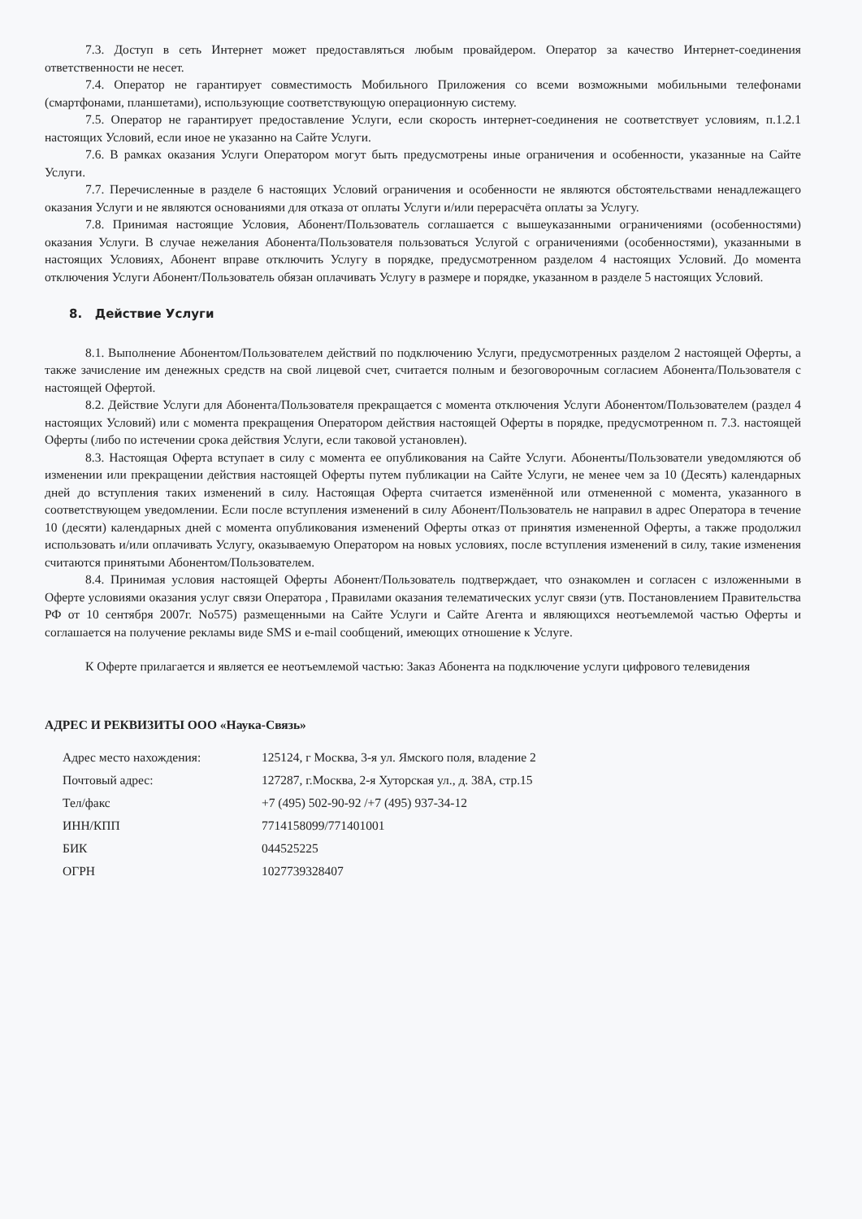7.3. Доступ в сеть Интернет может предоставляться любым провайдером. Оператор за качество Интернет-соединения ответственности не несет.
7.4. Оператор не гарантирует совместимость Мобильного Приложения со всеми возможными мобильными телефонами (смартфонами, планшетами), использующие соответствующую операционную систему.
7.5. Оператор не гарантирует предоставление Услуги, если скорость интернет-соединения не соответствует условиям, п.1.2.1 настоящих Условий, если иное не указанно на Сайте Услуги.
7.6. В рамках оказания Услуги Оператором могут быть предусмотрены иные ограничения и особенности, указанные на Сайте Услуги.
7.7. Перечисленные в разделе 6 настоящих Условий ограничения и особенности не являются обстоятельствами ненадлежащего оказания Услуги и не являются основаниями для отказа от оплаты Услуги и/или перерасчёта оплаты за Услугу.
7.8. Принимая настоящие Условия, Абонент/Пользователь соглашается с вышеуказанными ограничениями (особенностями) оказания Услуги. В случае нежелания Абонента/Пользователя пользоваться Услугой с ограничениями (особенностями), указанными в настоящих Условиях, Абонент вправе отключить Услугу в порядке, предусмотренном разделом 4 настоящих Условий. До момента отключения Услуги Абонент/Пользователь обязан оплачивать Услугу в размере и порядке, указанном в разделе 5 настоящих Условий.
8. Действие Услуги
8.1. Выполнение Абонентом/Пользователем действий по подключению Услуги, предусмотренных разделом 2 настоящей Оферты, а также зачисление им денежных средств на свой лицевой счет, считается полным и безоговорочным согласием Абонента/Пользователя с настоящей Офертой.
8.2. Действие Услуги для Абонента/Пользователя прекращается с момента отключения Услуги Абонентом/Пользователем (раздел 4 настоящих Условий) или с момента прекращения Оператором действия настоящей Оферты в порядке, предусмотренном п. 7.3. настоящей Оферты (либо по истечении срока действия Услуги, если таковой установлен).
8.3. Настоящая Оферта вступает в силу с момента ее опубликования на Сайте Услуги. Абоненты/Пользователи уведомляются об изменении или прекращении действия настоящей Оферты путем публикации на Сайте Услуги, не менее чем за 10 (Десять) календарных дней до вступления таких изменений в силу. Настоящая Оферта считается изменённой или отмененной с момента, указанного в соответствующем уведомлении. Если после вступления изменений в силу Абонент/Пользователь не направил в адрес Оператора в течение 10 (десяти) календарных дней с момента опубликования изменений Оферты отказ от принятия измененной Оферты, а также продолжил использовать и/или оплачивать Услугу, оказываемую Оператором на новых условиях, после вступления изменений в силу, такие изменения считаются принятыми Абонентом/Пользователем.
8.4. Принимая условия настоящей Оферты Абонент/Пользователь подтверждает, что ознакомлен и согласен с изложенными в Оферте условиями оказания услуг связи Оператора , Правилами оказания телематических услуг связи (утв. Постановлением Правительства РФ от 10 сентября 2007г. No575) размещенными на Сайте Услуги и Сайте Агента и являющихся неотъемлемой частью Оферты и соглашается на получение рекламы виде SMS и e-mail сообщений, имеющих отношение к Услуге.
К Оферте прилагается и является ее неотъемлемой частью: Заказ Абонента на подключение услуги цифрового телевидения
АДРЕС И РЕКВИЗИТЫ ООО «Наука-Связь»
| Адрес место нахождения: | 125124, г Москва, 3-я ул. Ямского поля, владение 2 |
| Почтовый адрес: | 127287, г.Москва, 2-я Хуторская ул., д. 38А, стр.15 |
| Тел/факс | +7 (495) 502-90-92 /+7 (495) 937-34-12 |
| ИНН/КПП | 7714158099/771401001 |
| БИК | 044525225 |
| ОГРН | 1027739328407 |